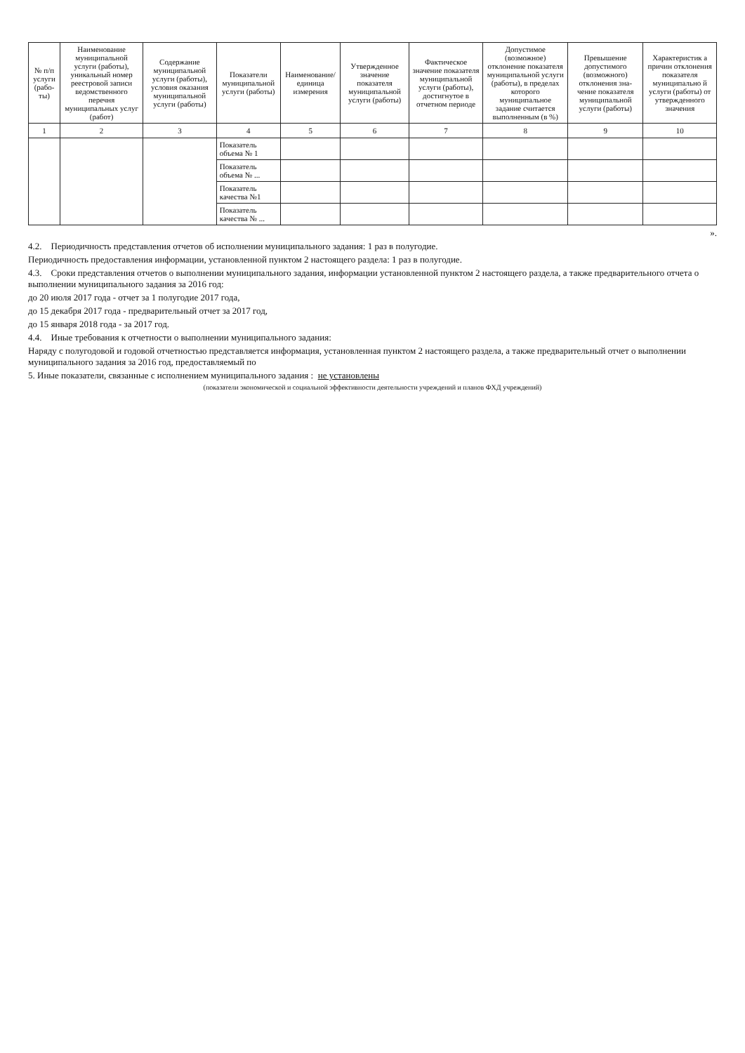| № п/п услуги (рабо-ты) | Наименование муниципальной услуги (работы), уникальный номер реестровой записи ведомственного перечня муниципальных услуг (работ) | Содержание муниципальной услуги (работы), условия оказания муниципальной услуги (работы) | Показатели муниципальной услуги (работы) | Наименование/единица измерения | Утвержденное значение показателя муниципальной услуги (работы) | Фактическое значение показателя муниципальной услуги (работы), достигнутое в отчетном периоде | Допустимое (возможное) отклонение показателя муниципальной услуги (работы), в пределах которого муниципальное задание считается выполненным (в %) | Превышение допустимого (возможного) отклонения зна-чение показателя муниципальной услуги (работы) | Характеристик а причин отклонения показателя муниципально й услуги (работы) от утвержденного значения |
| --- | --- | --- | --- | --- | --- | --- | --- | --- | --- |
| 1 | 2 | 3 | 4 | 5 | 6 | 7 | 8 | 9 | 10 |
| | | | Показатель объема № 1 | | | | | | |
| | | | Показатель объема № ... | | | | | | |
| | | | Показатель качества №1 | | | | | | |
| | | | Показатель качества № ... | | | | | | |
».
4.2. Периодичность представления отчетов об исполнении муниципального задания: 1 раз в полугодие.
Периодичность предоставления информации, установленной пунктом 2 настоящего раздела: 1 раз в полугодие.
4.3. Сроки представления отчетов о выполнении муниципального задания, информации установленной пунктом 2 настоящего раздела, а также предварительного отчета о выполнении муниципального задания за 2016 год:
до 20 июля 2017 года - отчет за 1 полугодие 2017 года,
до 15 декабря 2017 года - предварительный отчет за 2017 год,
до 15 января 2018 года - за 2017 год.
4.4. Иные требования к отчетности о выполнении муниципального задания:
Наряду с полугодовой и годовой отчетностью представляется информация, установленная пунктом 2 настоящего раздела, а также предварительный отчет о выполнении муниципального задания за 2016 год, предоставляемый по
5. Иные показатели, связанные с исполнением муниципального задания : не установлены
(показатели экономической и социальной эффективности деятельности учреждений и планов ФХД учреждений)